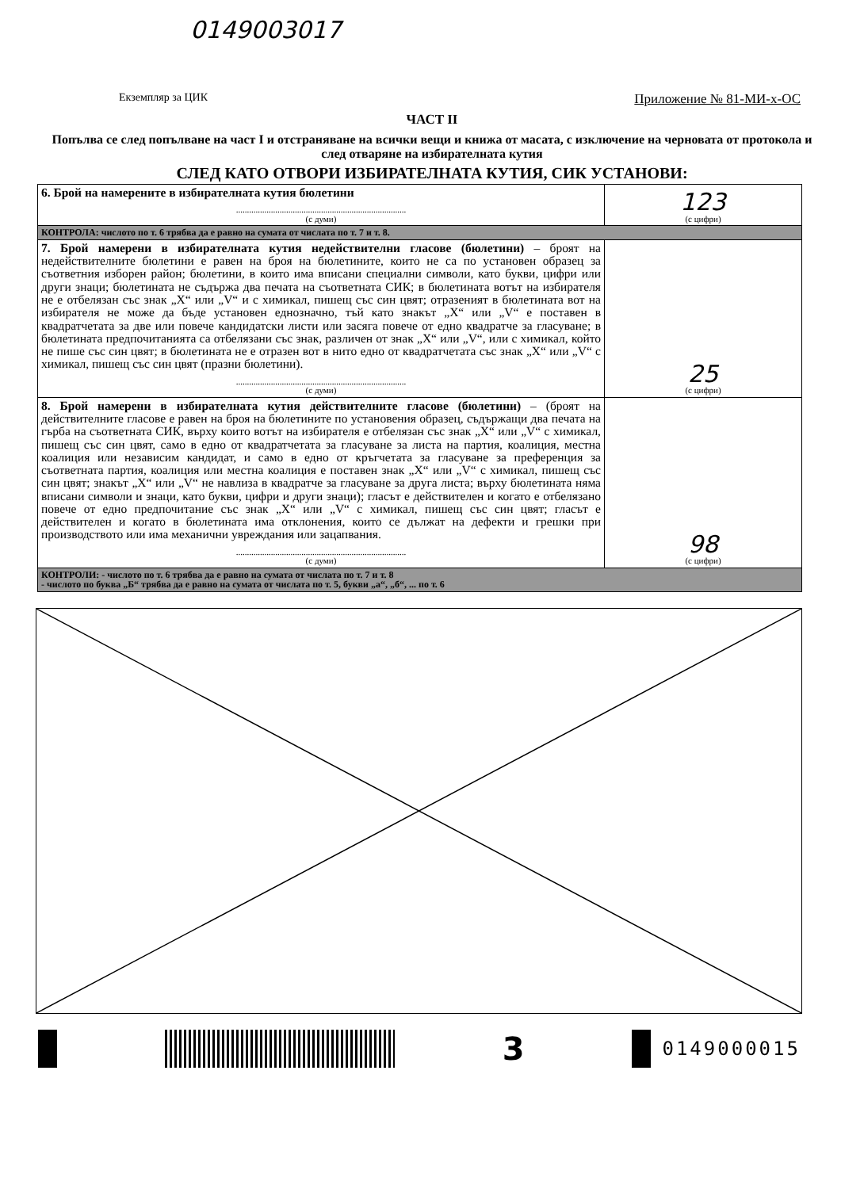0149003017
Екземпляр за ЦИК Приложение № 81-МИ-х-ОС
ЧАСТ II
Попълва се след попълване на част I и отстраняване на всички вещи и книжа от масата, с изключение на черновата от протокола и след отваряне на избирателната кутия
СЛЕД КАТО ОТВОРИ ИЗБИРАТЕЛНАТА КУТИЯ, СИК УСТАНОВИ:
| 6. Брой на намерените в избирателната кутия бюлетини .............................................................................. (с думи) | 123 (с цифри) |
| КОНТРОЛА: числото по т. 6 трябва да е равно на сумата от числата по т. 7 и т. 8. | |
| 7. Брой намерени в избирателната кутия недействителни гласове (бюлетини) – броят на недействителните бюлетини е равен на броя на бюлетините, които не са по установен образец за съответния изборен район; бюлетини, в които има вписани специални символи, като букви, цифри или други знаци; бюлетината не съдържа два печата на съответната СИК; в бюлетината вотът на избирателя не е отбелязан със знак „X“ или „V“ и с химикал, пишещ със син цвят; отразеният в бюлетината вот на избирателя не може да бъде установен еднозначно, тъй като знакът „X“ или „V“ е поставен в квадратчетата за две или повече кандидатски листи или засяга повече от едно квадратче за гласуване; в бюлетината предпочитанията са отбелязани със знак, различен от знак „X“ или „V“, или с химикал, който не пише със син цвят; в бюлетината не е отразен вот в нито едно от квадратчетата със знак „X“ или „V“ с химикал, пишещ със син цвят (празни бюлетини). .............................................................................. (с думи) | 25 (с цифри) |
| 8. Брой намерени в избирателната кутия действителните гласове (бюлетини) – (броят на действителните гласове е равен на броя на бюлетините по установения образец, съдържащи два печата на гърба на съответната СИК, върху които вотът на избирателя е отбелязан със знак „X“ или „V“ с химикал, пишещ със син цвят, само в едно от квадратчетата за гласуване за листа на партия, коалиция, местна коалиция или независим кандидат, и само в едно от кръгчетата за гласуване за преференция за съответната партия, коалиция или местна коалиция е поставен знак „X“ или „V“ с химикал, пишещ със син цвят; знакът „X“ или „V“ не навлиза в квадратче за гласуване за друга листа; върху бюлетината няма вписани символи и знаци, като букви, цифри и други знаци); гласът е действителен и когато е отбелязано повече от едно предпочитание със знак „X“ или „V“ с химикал, пишещ със син цвят; гласът е действителен и когато в бюлетината има отклонения, които се дължат на дефекти и грешки при производството или има механични увреждания или зацапвания. .............................................................................. (с думи) | 98 (с цифри) |
| КОНТРОЛИ: - числото по т. 6 трябва да е равно на сумата от числата по т. 7 и т. 8 - числото по буква „Б“ трябва да е равно на сумата от числата по т. 5, букви „а“, „б“, ... по т. 6 | |
3
0149000015